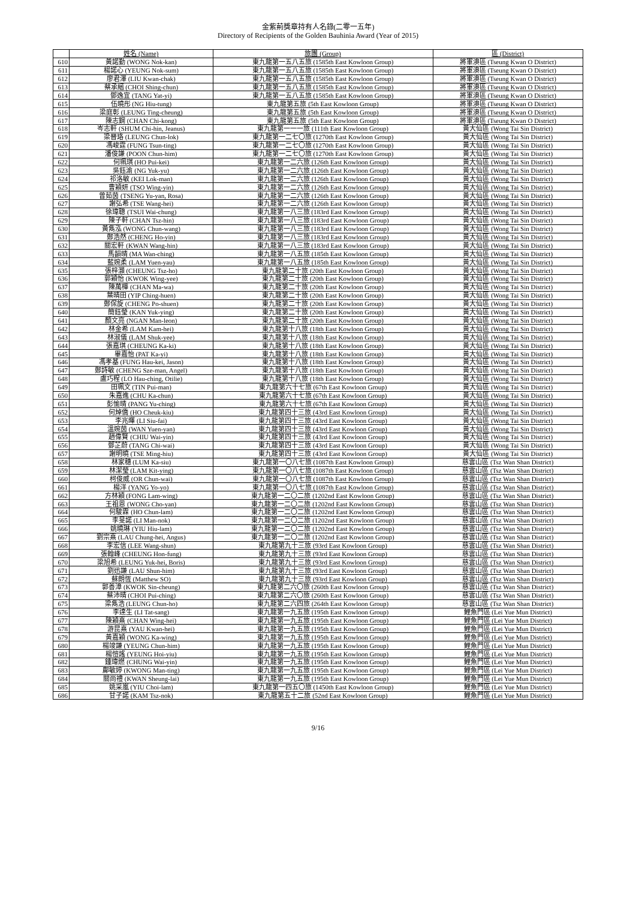金紫荊獎章持有人名錄(二零一五年)
Directory of Recipients of the Golden Bauhinia Award (Year of 2015)
| | 姓名 (Name) | 旅團 (Group) | 區 (District) |
| --- | --- | --- | --- |
| 610 | 黃諾勤 (WONG Nok-kan) | 東九龍第一五八五旅 (1585th East Kowloon Group) | 將軍澳區 (Tseung Kwan O District) |
| 611 | 楊諾心 (YEUNG Nok-sum) | 東九龍第一五八五旅 (1585th East Kowloon Group) | 將軍澳區 (Tseung Kwan O District) |
| 612 | 廖君澤 (LIU Kwan-chak) | 東九龍第一五八五旅 (1585th East Kowloon Group) | 將軍澳區 (Tseung Kwan O District) |
| 613 | 蔡承縉 (CHOI Shing-chun) | 東九龍第一五八五旅 (1585th East Kowloon Group) | 將軍澳區 (Tseung Kwan O District) |
| 614 | 鄧逸宜 (TANG Yat-yi) | 東九龍第一五八五旅 (1585th East Kowloon Group) | 將軍澳區 (Tseung Kwan O District) |
| 615 | 伍曉彤 (NG Hiu-tung) | 東九龍第五旅 (5th East Kowloon Group) | 將軍澳區 (Tseung Kwan O District) |
| 616 | 梁庭彰 (LEUNG Ting-cheung) | 東九龍第五旅 (5th East Kowloon Group) | 將軍澳區 (Tseung Kwan O District) |
| 617 | 陳志鋼 (CHAN Chi-kong) | 東九龍第五旅 (5th East Kowloon Group) | 將軍澳區 (Tseung Kwan O District) |
| 618 | 岑志軒 (SHUM Chi-hin, Jeanus) | 東九龍第一一一旅 (111th East Kowloon Group) | 黃大仙區 (Wong Tai Sin District) |
| 619 | 梁晉珞 (LEUNG Chun-lok) | 東九龍第一二七〇旅 (1270th East Kowloon Group) | 黃大仙區 (Wong Tai Sin District) |
| 620 | 馮峻霆 (FUNG Tsun-ting) | 東九龍第一二七〇旅 (1270th East Kowloon Group) | 黃大仙區 (Wong Tai Sin District) |
| 621 | 潘俊謙 (POON Chun-him) | 東九龍第一二七〇旅 (1270th East Kowloon Group) | 黃大仙區 (Wong Tai Sin District) |
| 622 | 何珮琪 (HO Pui-kei) | 東九龍第一二六旅 (126th East Kowloon Group) | 黃大仙區 (Wong Tai Sin District) |
| 623 | 吳鈺渝 (NG Yuk-yu) | 東九龍第一二六旅 (126th East Kowloon Group) | 黃大仙區 (Wong Tai Sin District) |
| 624 | 祁洛敏 (KEI Lok-man) | 東九龍第一二六旅 (126th East Kowloon Group) | 黃大仙區 (Wong Tai Sin District) |
| 625 | 曹穎妍 (TSO Wing-yin) | 東九龍第一二六旅 (126th East Kowloon Group) | 黃大仙區 (Wong Tai Sin District) |
| 626 | 曾茹茵 (TSENG Yu-yan, Rosa) | 東九龍第一二六旅 (126th East Kowloon Group) | 黃大仙區 (Wong Tai Sin District) |
| 627 | 謝弘希 (TSE Wang-hei) | 東九龍第一二六旅 (126th East Kowloon Group) | 黃大仙區 (Wong Tai Sin District) |
| 628 | 徐瑋聰 (TSUI Wai-chung) | 東九龍第一八三旅 (183rd East Kowloon Group) | 黃大仙區 (Wong Tai Sin District) |
| 629 | 陳子軒 (CHAN Tsz-hin) | 東九龍第一八三旅 (183rd East Kowloon Group) | 黃大仙區 (Wong Tai Sin District) |
| 630 | 黃雋泓 (WONG Chun-wang) | 東九龍第一八三旅 (183rd East Kowloon Group) | 黃大仙區 (Wong Tai Sin District) |
| 631 | 鄭浩然 (CHENG Ho-yin) | 東九龍第一八三旅 (183rd East Kowloon Group) | 黃大仙區 (Wong Tai Sin District) |
| 632 | 關宏軒 (KWAN Wang-hin) | 東九龍第一八三旅 (183rd East Kowloon Group) | 黃大仙區 (Wong Tai Sin District) |
| 633 | 馬韻晴 (MA Wan-ching) | 東九龍第一八五旅 (185th East Kowloon Group) | 黃大仙區 (Wong Tai Sin District) |
| 634 | 藍婉柔 (LAM Yuen-yau) | 東九龍第一八五旅 (185th East Kowloon Group) | 黃大仙區 (Wong Tai Sin District) |
| 635 | 張梓灝 (CHEUNG Tsz-ho) | 東九龍第二十旅 (20th East Kowloon Group) | 黃大仙區 (Wong Tai Sin District) |
| 636 | 郭穎怡 (KWOK Wing-yee) | 東九龍第二十旅 (20th East Kowloon Group) | 黃大仙區 (Wong Tai Sin District) |
| 637 | 陳萬樺 (CHAN Ma-wa) | 東九龍第二十旅 (20th East Kowloon Group) | 黃大仙區 (Wong Tai Sin District) |
| 638 | 葉晴田 (YIP Ching-huen) | 東九龍第二十旅 (20th East Kowloon Group) | 黃大仙區 (Wong Tai Sin District) |
| 639 | 鄭保旋 (CHENG Po-shuen) | 東九龍第二十旅 (20th East Kowloon Group) | 黃大仙區 (Wong Tai Sin District) |
| 640 | 簡鈺瑩 (KAN Yuk-ying) | 東九龍第二十旅 (20th East Kowloon Group) | 黃大仙區 (Wong Tai Sin District) |
| 641 | 顏文亮 (NGAN Man-leon) | 東九龍第二十旅 (20th East Kowloon Group) | 黃大仙區 (Wong Tai Sin District) |
| 642 | 林金希 (LAM Kam-hei) | 東九龍第十八旅 (18th East Kowloon Group) | 黃大仙區 (Wong Tai Sin District) |
| 643 | 林淑儀 (LAM Shuk-yee) | 東九龍第十八旅 (18th East Kowloon Group) | 黃大仙區 (Wong Tai Sin District) |
| 644 | 張嘉琪 (CHEUNG Ka-ki) | 東九龍第十八旅 (18th East Kowloon Group) | 黃大仙區 (Wong Tai Sin District) |
| 645 | 畢嘉怡 (PAT Ka-yi) | 東九龍第十八旅 (18th East Kowloon Group) | 黃大仙區 (Wong Tai Sin District) |
| 646 | 馮孝基 (FUNG Hau-kei, Jason) | 東九龍第十八旅 (18th East Kowloon Group) | 黃大仙區 (Wong Tai Sin District) |
| 647 | 鄭詩敏 (CHENG Sze-man, Angel) | 東九龍第十八旅 (18th East Kowloon Group) | 黃大仙區 (Wong Tai Sin District) |
| 648 | 盧巧程 (LO Hau-ching, Otilie) | 東九龍第十八旅 (18th East Kowloon Group) | 黃大仙區 (Wong Tai Sin District) |
| 649 | 田珮文 (TIN Pui-man) | 東九龍第六十七旅 (67th East Kowloon Group) | 黃大仙區 (Wong Tai Sin District) |
| 650 | 朱嘉進 (CHU Ka-chun) | 東九龍第六十七旅 (67th East Kowloon Group) | 黃大仙區 (Wong Tai Sin District) |
| 651 | 彭愉晴 (PANG Yu-ching) | 東九龍第六十七旅 (67th East Kowloon Group) | 黃大仙區 (Wong Tai Sin District) |
| 652 | 何焯僑 (HO Cheuk-kiu) | 東九龍第四十三旅 (43rd East Kowloon Group) | 黃大仙區 (Wong Tai Sin District) |
| 653 | 李兆暉 (LI Siu-fai) | 東九龍第四十三旅 (43rd East Kowloon Group) | 黃大仙區 (Wong Tai Sin District) |
| 654 | 溫婉茵 (WAN Yuen-yan) | 東九龍第四十三旅 (43rd East Kowloon Group) | 黃大仙區 (Wong Tai Sin District) |
| 655 | 趙偉賢 (CHIU Wai-yin) | 東九龍第四十三旅 (43rd East Kowloon Group) | 黃大仙區 (Wong Tai Sin District) |
| 656 | 鄧芷蔚 (TANG Chi-wai) | 東九龍第四十三旅 (43rd East Kowloon Group) | 黃大仙區 (Wong Tai Sin District) |
| 657 | 謝明曉 (TSE Ming-hiu) | 東九龍第四十三旅 (43rd East Kowloon Group) | 黃大仙區 (Wong Tai Sin District) |
| 658 | 林家穗 (LUM Ka-siu) | 東九龍第一〇八七旅 (1087th East Kowloon Group) | 慈雲山區 (Tsz Wan Shan District) |
| 659 | 林潔瑩 (LAM Kit-ying) | 東九龍第一〇八七旅 (1087th East Kowloon Group) | 慈雲山區 (Tsz Wan Shan District) |
| 660 | 柯俊威 (OR Chun-wai) | 東九龍第一〇八七旅 (1087th East Kowloon Group) | 慈雲山區 (Tsz Wan Shan District) |
| 661 | 楊洋 (YANG Yo-yo) | 東九龍第一〇八七旅 (1087th East Kowloon Group) | 慈雲山區 (Tsz Wan Shan District) |
| 662 | 方林穎 (FONG Lam-wing) | 東九龍第一二〇二旅 (1202nd East Kowloon Group) | 慈雲山區 (Tsz Wan Shan District) |
| 663 | 王祖恩 (WONG Cho-yan) | 東九龍第一二〇二旅 (1202nd East Kowloon Group) | 慈雲山區 (Tsz Wan Shan District) |
| 664 | 何駿霖 (HO Chun-lam) | 東九龍第一二〇二旅 (1202nd East Kowloon Group) | 慈雲山區 (Tsz Wan Shan District) |
| 665 | 李旻諾 (LI Man-nok) | 東九龍第一二〇二旅 (1202nd East Kowloon Group) | 慈雲山區 (Tsz Wan Shan District) |
| 666 | 姚曉琳 (YIU Hiu-lam) | 東九龍第一二〇二旅 (1202nd East Kowloon Group) | 慈雲山區 (Tsz Wan Shan District) |
| 667 | 劉宗熹 (LAU Chung-hei, Angus) | 東九龍第一二〇二旅 (1202nd East Kowloon Group) | 慈雲山區 (Tsz Wan Shan District) |
| 668 | 李宏信 (LEE Wang-shun) | 東九龍第九十三旅 (93rd East Kowloon Group) | 慈雲山區 (Tsz Wan Shan District) |
| 669 | 張翰峰 (CHEUNG Hon-fung) | 東九龍第九十三旅 (93rd East Kowloon Group) | 慈雲山區 (Tsz Wan Shan District) |
| 670 | 梁旭希 (LEUNG Yuk-hei, Boris) | 東九龍第九十三旅 (93rd East Kowloon Group) | 慈雲山區 (Tsz Wan Shan District) |
| 671 | 劉迅謙 (LAU Shun-him) | 東九龍第九十三旅 (93rd East Kowloon Group) | 慈雲山區 (Tsz Wan Shan District) |
| 672 | 蘇朗恆 (Matthew SO) | 東九龍第九十三旅 (93rd East Kowloon Group) | 慈雲山區 (Tsz Wan Shan District) |
| 673 | 郭善漳 (KWOK Sin-cheung) | 東九龍第二六〇旅 (260th East Kowloon Group) | 慈雲山區 (Tsz Wan Shan District) |
| 674 | 蔡沛晴 (CHOI Pui-ching) | 東九龍第二六〇旅 (260th East Kowloon Group) | 慈雲山區 (Tsz Wan Shan District) |
| 675 | 梁雋浩 (LEUNG Chun-ho) | 東九龍第二六四旅 (264th East Kowloon Group) | 慈雲山區 (Tsz Wan Shan District) |
| 676 | 李達生 (LI Tat-sang) | 東九龍第一九五旅 (195th East Kowloon Group) | 鯉魚門區 (Lei Yue Mun District) |
| 677 | 陳穎熹 (CHAN Wing-hei) | 東九龍第一九五旅 (195th East Kowloon Group) | 鯉魚門區 (Lei Yue Mun District) |
| 678 | 游昆熹 (YAU Kwan-hei) | 東九龍第一九五旅 (195th East Kowloon Group) | 鯉魚門區 (Lei Yue Mun District) |
| 679 | 黃嘉穎 (WONG Ka-wing) | 東九龍第一九五旅 (195th East Kowloon Group) | 鯉魚門區 (Lei Yue Mun District) |
| 680 | 楊竣謙 (YEUNG Chun-him) | 東九龍第一九五旅 (195th East Kowloon Group) | 鯉魚門區 (Lei Yue Mun District) |
| 681 | 楊愷謠 (YEUNG Hoi-yiu) | 東九龍第一九五旅 (195th East Kowloon Group) | 鯉魚門區 (Lei Yue Mun District) |
| 682 | 鍾瑋燃 (CHUNG Wai-yin) | 東九龍第一九五旅 (195th East Kowloon Group) | 鯉魚門區 (Lei Yue Mun District) |
| 683 | 鄺敏婷 (KWONG Man-ting) | 東九龍第一九五旅 (195th East Kowloon Group) | 鯉魚門區 (Lei Yue Mun District) |
| 684 | 關尚禮 (KWAN Sheung-lai) | 東九龍第一九五旅 (195th East Kowloon Group) | 鯉魚門區 (Lei Yue Mun District) |
| 685 | 姚采嵐 (YIU Choi-lam) | 東九龍第一四五〇旅 (1450th East Kowloon Group) | 鯉魚門區 (Lei Yue Mun District) |
| 686 | 甘子諾 (KAM Tsz-nok) | 東九龍第五十二旅 (52nd East Kowloon Group) | 鯉魚門區 (Lei Yue Mun District) |
9/16